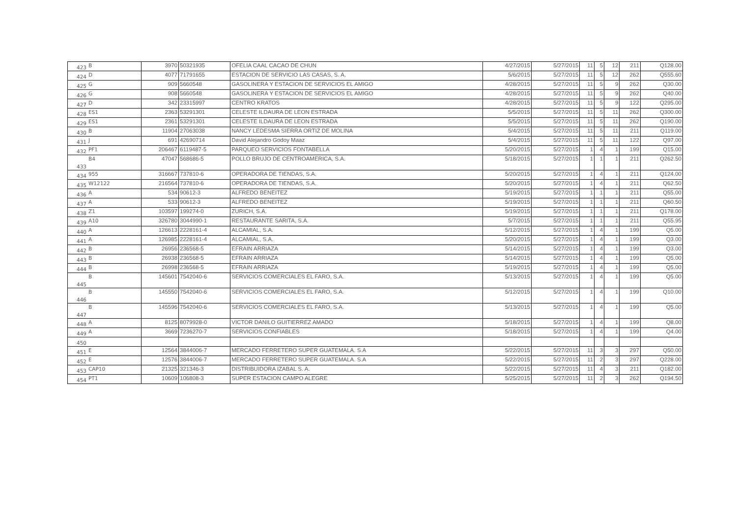| 423 | B | 3970 | 50321935 | OFELIA CAAL CACAO DE CHUN | 4/27/2015 | 5/27/2015 | 11 | 5 | 12 | 211 | Q128.00 |
| 424 | D | 4077 | 71791655 | ESTACION DE SERVICIO LAS CASAS, S. A. | 5/6/2015 | 5/27/2015 | 11 | 5 | 12 | 262 | Q555.60 |
| 425 | G | 909 | 5660548 | GASOLINERA Y ESTACION DE SERVICIOS EL AMIGO | 4/28/2015 | 5/27/2015 | 11 | 5 | 9 | 262 | Q30.00 |
| 426 | G | 908 | 5660548 | GASOLINERA Y ESTACION DE SERVICIOS EL AMIGO | 4/28/2015 | 5/27/2015 | 11 | 5 | 9 | 262 | Q40.00 |
| 427 | D | 342 | 23315997 | CENTRO KRATOS | 4/28/2015 | 5/27/2015 | 11 | 5 | 9 | 122 | Q295.00 |
| 428 | ES1 | 2363 | 53291301 | CELESTE ILDAURA DE LEON ESTRADA | 5/5/2015 | 5/27/2015 | 11 | 5 | 11 | 262 | Q300.00 |
| 429 | ES1 | 2361 | 53291301 | CELESTE ILDAURA DE LEON ESTRADA | 5/5/2015 | 5/27/2015 | 11 | 5 | 11 | 262 | Q190.00 |
| 430 | B | 11904 | 27063038 | NANCY LEDESMA SIERRA ORTIZ DE MOLINA | 5/4/2015 | 5/27/2015 | 11 | 5 | 11 | 211 | Q119.00 |
| 431 | J | 691 | 42690714 | David Alejandro Godoy Maaz | 5/4/2015 | 5/27/2015 | 11 | 5 | 11 | 122 | Q97.00 |
| 432 | PF1 | 206467 | 6119487-5 | PARQUEO SERVICIOS FONTABELLA | 5/20/2015 | 5/27/2015 | 1 | 4 | 1 | 199 | Q15.00 |
| 433 | B4 | 47047 | 568686-5 | POLLO BRUJO DE CENTROAMERICA, S.A. | 5/18/2015 | 5/27/2015 | 1 | 1 | 1 | 211 | Q262.50 |
| 434 | 955 | 316667 | 737810-6 | OPERADORA DE TIENDAS, S.A. | 5/20/2015 | 5/27/2015 | 1 | 4 | 1 | 211 | Q124.00 |
| 435 | W12122 | 216564 | 737810-6 | OPERADORA DE TIENDAS, S.A. | 5/20/2015 | 5/27/2015 | 1 | 4 | 1 | 211 | Q62.50 |
| 436 | A | 534 | 90612-3 | ALFREDO BENEITEZ | 5/19/2015 | 5/27/2015 | 1 | 1 | 1 | 211 | Q55.00 |
| 437 | A | 533 | 90612-3 | ALFREDO BENEITEZ | 5/19/2015 | 5/27/2015 | 1 | 1 | 1 | 211 | Q60.50 |
| 438 | Z1 | 103597 | 199274-0 | ZURICH, S.A. | 5/19/2015 | 5/27/2015 | 1 | 1 | 1 | 211 | Q178.00 |
| 439 | A10 | 326780 | 3044990-1 | RESTAURANTE SARITA, S.A. | 5/7/2015 | 5/27/2015 | 1 | 1 | 1 | 211 | Q55.95 |
| 440 | A | 126613 | 2228161-4 | ALCAMIAL, S.A. | 5/12/2015 | 5/27/2015 | 1 | 4 | 1 | 199 | Q5.00 |
| 441 | A | 126985 | 2228161-4 | ALCAMIAL, S.A. | 5/20/2015 | 5/27/2015 | 1 | 4 | 1 | 199 | Q3.00 |
| 442 | B | 26956 | 236568-5 | EFRAIN ARRIAZA | 5/14/2015 | 5/27/2015 | 1 | 4 | 1 | 199 | Q3.00 |
| 443 | B | 26938 | 236568-5 | EFRAIN ARRIAZA | 5/14/2015 | 5/27/2015 | 1 | 4 | 1 | 199 | Q5.00 |
| 444 | B | 26998 | 236568-5 | EFRAIN ARRIAZA | 5/19/2015 | 5/27/2015 | 1 | 4 | 1 | 199 | Q5.00 |
| 445 | B | 145601 | 7542040-6 | SERVICIOS COMERCIALES EL FARO, S.A. | 5/13/2015 | 5/27/2015 | 1 | 4 | 1 | 199 | Q5.00 |
| 446 | B | 145550 | 7542040-6 | SERVICIOS COMERCIALES EL FARO, S.A. | 5/12/2015 | 5/27/2015 | 1 | 4 | 1 | 199 | Q10.00 |
| 447 | B | 145596 | 7542040-6 | SERVICIOS COMERCIALES EL FARO, S.A. | 5/13/2015 | 5/27/2015 | 1 | 4 | 1 | 199 | Q5.00 |
| 448 | A | 8125 | 8079928-0 | VICTOR DANILO GUITIERREZ AMADO | 5/18/2015 | 5/27/2015 | 1 | 4 | 1 | 199 | Q8.00 |
| 449 | A | 3669 | 7236270-7 | SERVICIOS CONFIABLES | 5/18/2015 | 5/27/2015 | 1 | 4 | 1 | 199 | Q4.00 |
| 450 | | | | | | | | | | | |
| 451 | E | 12564 | 3844006-7 | MERCADO FERRETERO SUPER GUATEMALA. S.A | 5/22/2015 | 5/27/2015 | 11 | 3 | 3 | 297 | Q50.00 |
| 452 | E | 12576 | 3844006-7 | MERCADO FERRETERO SUPER GUATEMALA. S.A | 5/22/2015 | 5/27/2015 | 11 | 2 | 3 | 297 | Q228.00 |
| 453 | CAP10 | 21325 | 321346-3 | DISTRIBUIDORA IZABAL S. A. | 5/22/2015 | 5/27/2015 | 11 | 4 | 3 | 211 | Q182.00 |
| 454 | PT1 | 10609 | 106808-3 | SUPER ESTACION CAMPO ALEGRE | 5/25/2015 | 5/27/2015 | 11 | 2 | 3 | 262 | Q194.50 |